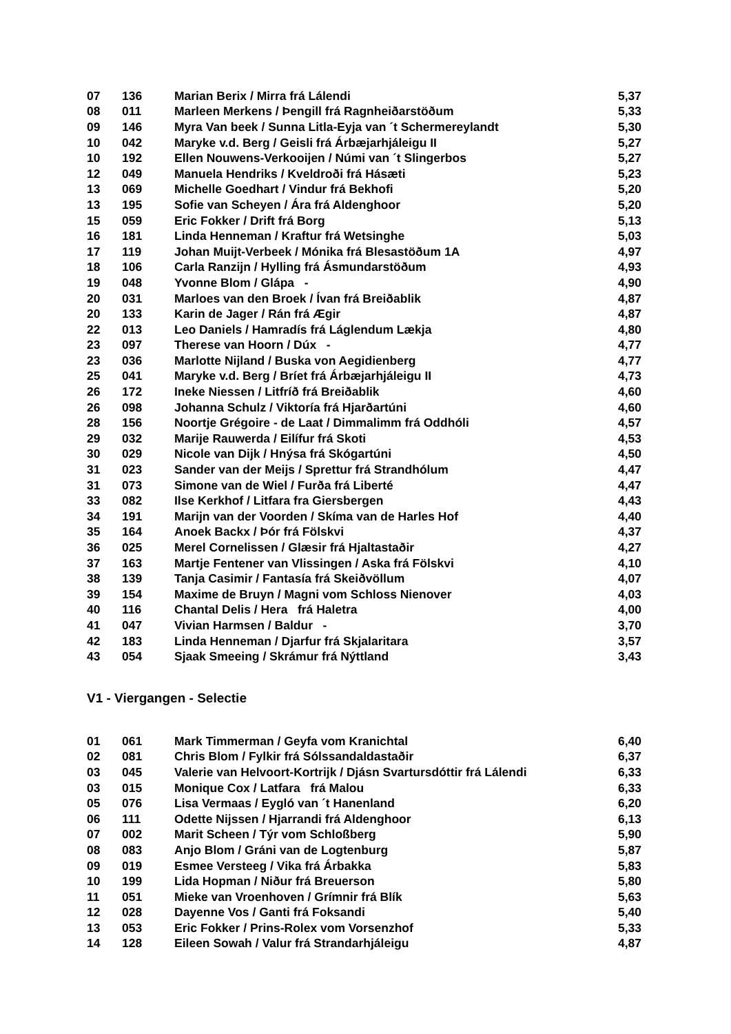| 07 | 136 | Marian Berix / Mirra frá Lálendi | 5,37 |
| 08 | 011 | Marleen Merkens / Þengill frá Ragnheiðarstöðum | 5,33 |
| 09 | 146 | Myra Van beek / Sunna Litla-Eyja van ´t Schermereylandt | 5,30 |
| 10 | 042 | Maryke v.d. Berg / Geisli frá Árbæjarhjáleigu II | 5,27 |
| 10 | 192 | Ellen Nouwens-Verkooijen / Númi van ´t Slingerbos | 5,27 |
| 12 | 049 | Manuela Hendriks / Kveldroði frá Hásæti | 5,23 |
| 13 | 069 | Michelle Goedhart / Vindur frá Bekhofi | 5,20 |
| 13 | 195 | Sofie van Scheyen / Ára frá Aldenghoor | 5,20 |
| 15 | 059 | Eric Fokker / Drift frá Borg | 5,13 |
| 16 | 181 | Linda Henneman / Kraftur frá Wetsinghe | 5,03 |
| 17 | 119 | Johan Muijt-Verbeek / Mónika frá Blesastöðum 1A | 4,97 |
| 18 | 106 | Carla Ranzijn / Hylling frá Ásmundarstöðum | 4,93 |
| 19 | 048 | Yvonne Blom / Glápa - | 4,90 |
| 20 | 031 | Marloes van den Broek / Ívan frá Breiðablik | 4,87 |
| 20 | 133 | Karin de Jager / Rán frá Ægir | 4,87 |
| 22 | 013 | Leo Daniels / Hamradís frá Láglendum Lækja | 4,80 |
| 23 | 097 | Therese van Hoorn / Dúx - | 4,77 |
| 23 | 036 | Marlotte Nijland / Buska von Aegidienberg | 4,77 |
| 25 | 041 | Maryke v.d. Berg / Bríet frá Árbæjarhjáleigu II | 4,73 |
| 26 | 172 | Ineke Niessen / Litfríð frá Breiðablik | 4,60 |
| 26 | 098 | Johanna Schulz / Viktoría frá Hjarðartúni | 4,60 |
| 28 | 156 | Noortje Grégoire - de Laat / Dimmalimm frá Oddhóli | 4,57 |
| 29 | 032 | Marije Rauwerda / Eilífur frá Skoti | 4,53 |
| 30 | 029 | Nicole van Dijk / Hnýsa frá Skógartúni | 4,50 |
| 31 | 023 | Sander van der Meijs / Sprettur frá Strandhólum | 4,47 |
| 31 | 073 | Simone van de Wiel / Furða frá Liberté | 4,47 |
| 33 | 082 | Ilse Kerkhof / Litfara fra Giersbergen | 4,43 |
| 34 | 191 | Marijn van der Voorden / Skíma van de Harles Hof | 4,40 |
| 35 | 164 | Anoek Backx / Þór frá Fölskvi | 4,37 |
| 36 | 025 | Merel Cornelissen / Glæsir frá Hjaltastaðir | 4,27 |
| 37 | 163 | Martje Fentener van Vlissingen / Aska frá Fölskvi | 4,10 |
| 38 | 139 | Tanja Casimir / Fantasía frá Skeiðvöllum | 4,07 |
| 39 | 154 | Maxime de Bruyn / Magni vom Schloss Nienover | 4,03 |
| 40 | 116 | Chantal Delis / Hera frá Haletra | 4,00 |
| 41 | 047 | Vivian Harmsen / Baldur - | 3,70 |
| 42 | 183 | Linda Henneman / Djarfur frá Skjalaritara | 3,57 |
| 43 | 054 | Sjaak Smeeing / Skrámur frá Nýttland | 3,43 |
V1 - Viergangen - Selectie
| 01 | 061 | Mark Timmerman / Geyfa vom Kranichtal | 6,40 |
| 02 | 081 | Chris Blom / Fylkir frá Sólssandaldastaðir | 6,37 |
| 03 | 045 | Valerie van Helvoort-Kortrijk / Djásn Svartursdóttir frá Lálendi | 6,33 |
| 03 | 015 | Monique Cox / Latfara frá Malou | 6,33 |
| 05 | 076 | Lisa Vermaas / Eygló van ´t Hanenland | 6,20 |
| 06 | 111 | Odette Nijssen / Hjarrandi frá Aldenghoor | 6,13 |
| 07 | 002 | Marit Scheen / Týr vom Schloßberg | 5,90 |
| 08 | 083 | Anjo Blom / Gráni van de Logtenburg | 5,87 |
| 09 | 019 | Esmee Versteeg / Vika frá Árbakka | 5,83 |
| 10 | 199 | Lida Hopman / Niður frá Breuerson | 5,80 |
| 11 | 051 | Mieke van Vroenhoven / Grímnir frá Blík | 5,63 |
| 12 | 028 | Dayenne Vos / Ganti frá Foksandi | 5,40 |
| 13 | 053 | Eric Fokker / Prins-Rolex vom Vorsenzhof | 5,33 |
| 14 | 128 | Eileen Sowah / Valur frá Strandarhjáleigu | 4,87 |